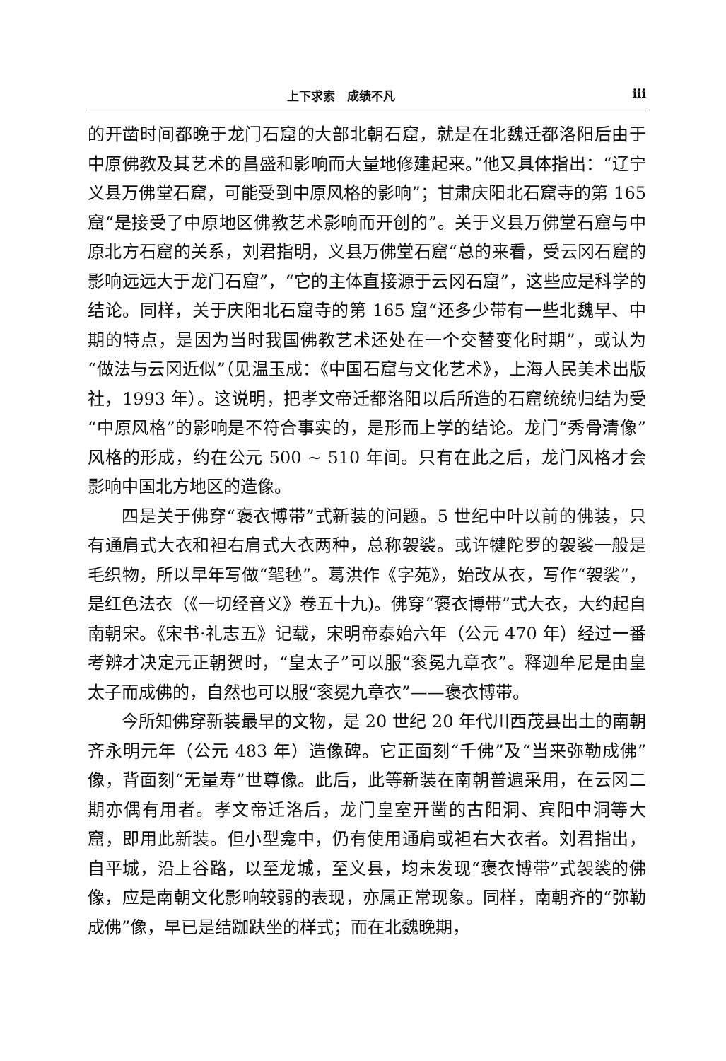上下求索　成绩不凡 iii
的开凿时间都晚于龙门石窟的大部北朝石窟，就是在北魏迁都洛阳后由于中原佛教及其艺术的昌盛和影响而大量地修建起来。”他又具体指出：“辽宁义县万佛堂石窟，可能受到中原风格的影响”；甘肃庆阳北石窟寺的第 165 窟“是接受了中原地区佛教艺术影响而开创的”。关于义县万佛堂石窟与中原北方石窟的关系，刘君指明，义县万佛堂石窟“总的来看，受云冈石窟的影响远远大于龙门石窟”，“它的主体直接源于云冈石窟”，这些应是科学的结论。同样，关于庆阳北石窟寺的第 165 窟“还多少带有一些北魏早、中期的特点，是因为当时我国佛教艺术还处在一个交替变化时期”，或认为“做法与云冈近似”（见温玉成：《中国石窟与文化艺术》，上海人民美术出版社，1993 年）。这说明，把孝文帝迁都洛阳以后所造的石窟统统归结为受“中原风格”的影响是不符合事实的，是形而上学的结论。龙门“秀骨清像”风格的形成，约在公元 500 ~ 510 年间。只有在此之后，龙门风格才会影响中国北方地区的造像。
四是关于佛穿“褒衣博带”式新装的问题。5 世纪中叶以前的佛装，只有通肩式大衣和袒右肩式大衣两种，总称袈裟。或许犍陀罗的袈裟一般是毛织物，所以早年写做“毠毜”。葛洪作《字苑》，始改从衣，写作“袈裟”，是红色法衣（《一切经音义》卷五十九)。佛穿“褒衣博带”式大衣，大约起自南朝宋。《宋书·礼志五》记载，宋明帝泰始六年（公元 470 年）经过一番考辨才决定元正朝贺时，“皇太子”可以服“衮冕九章衣”。释迦牟尼是由皇太子而成佛的，自然也可以服“衮冕九章衣”——褒衣博带。
今所知佛穿新装最早的文物，是 20 世纪 20 年代川西茂县出土的南朝齐永明元年（公元 483 年）造像碑。它正面刻“千佛”及“当来弥勒成佛”像，背面刻“无量寿”世尊像。此后，此等新装在南朝普遍采用，在云冈二期亦偶有用者。孝文帝迁洛后，龙门皇室开凿的古阳洞、宾阳中洞等大窟，即用此新装。但小型龛中，仍有使用通肩或袒右大衣者。刘君指出，自平城，沿上谷路，以至龙城，至义县，均未发现“褒衣博带”式袈裟的佛像，应是南朝文化影响较弱的表现，亦属正常现象。同样，南朝齐的“弥勒成佛”像，早已是结跏趺坐的样式；而在北魏晚期，